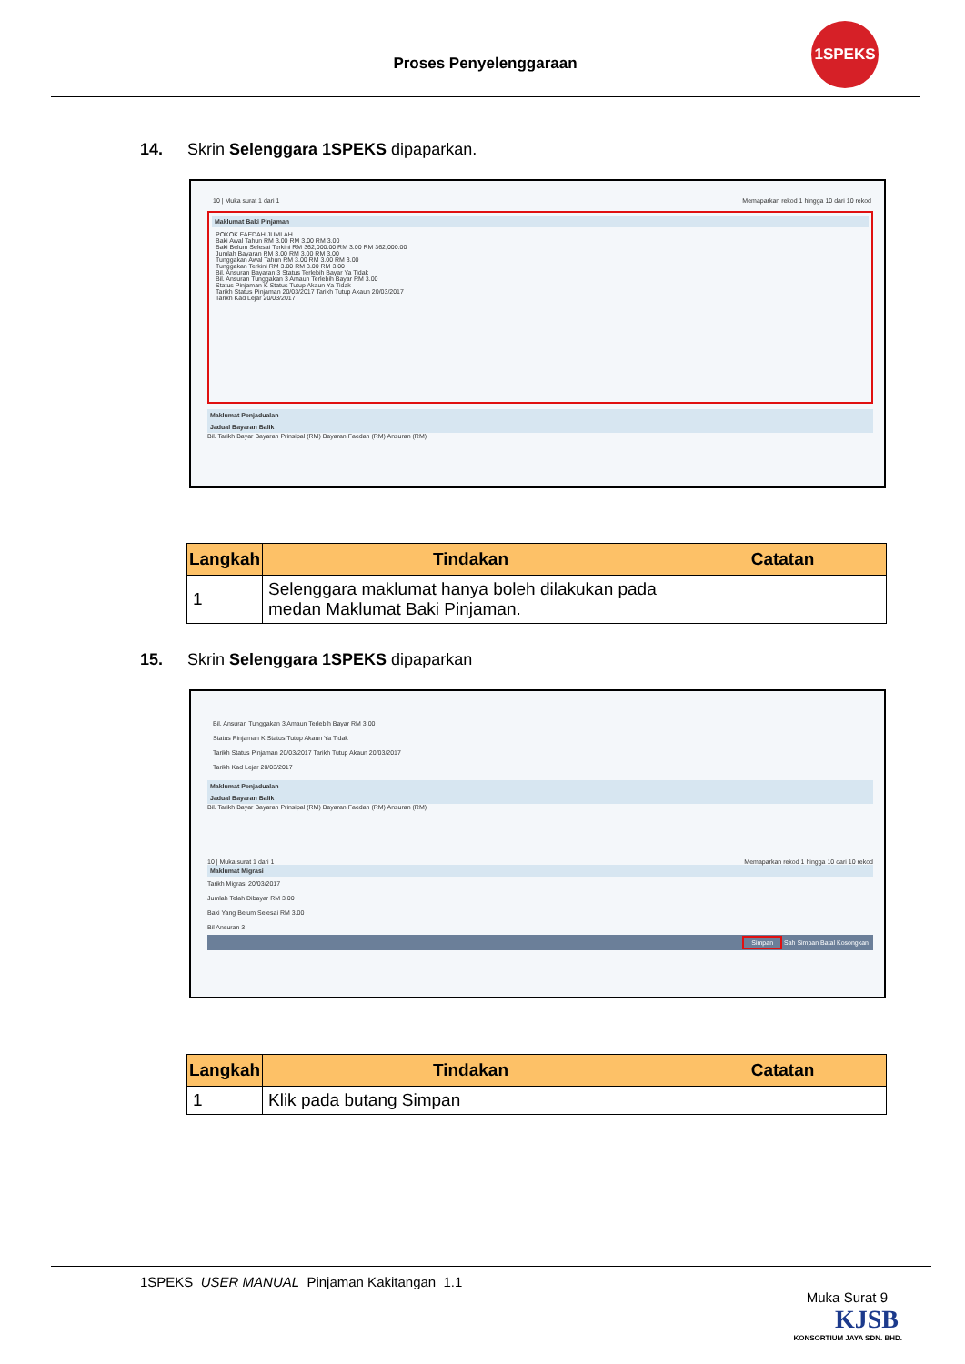Proses Penyelenggaraan
1SPEKS
14. Skrin Selenggara 1SPEKS dipaparkan.
10 | Muka surat 1 dari 1 Memaparkan rekod 1 hingga 10 dari 10 rekod
Maklumat Baki Pinjaman
POKOK FAEDAH JUMLAH
Baki Awal Tahun RM 3.00 RM 3.00 RM 3.00
Baki Belum Selesai Terkini RM 362,000.00 RM 3.00 RM 362,000.00
Jumlah Bayaran RM 3.00 RM 3.00 RM 3.00
Tunggakan Awal Tahun RM 3.00 RM 3.00 RM 3.00
Tunggakan Terkini RM 3.00 RM 3.00 RM 3.00
Bil. Ansuran Bayaran 3 Status Terlebih Bayar Ya Tidak
Bil. Ansuran Tunggakan 3 Amaun Terlebih Bayar RM 3.00
Status Pinjaman K Status Tutup Akaun Ya Tidak
Tarikh Status Pinjaman 20/03/2017 Tarikh Tutup Akaun 20/03/2017
Tarikh Kad Lejar 20/03/2017
Maklumat Penjadualan
Jadual Bayaran Balik
Bil. Tarikh Bayar Bayaran Prinsipal (RM) Bayaran Faedah (RM) Ansuran (RM)
| Langkah | Tindakan | Catatan |
| --- | --- | --- |
| 1 | Selenggara maklumat hanya boleh dilakukan pada medan Maklumat Baki Pinjaman. | |
15. Skrin Selenggara 1SPEKS dipaparkan
Bil. Ansuran Tunggakan 3 Amaun Terlebih Bayar RM 3.00
Status Pinjaman K Status Tutup Akaun Ya Tidak
Tarikh Status Pinjaman 20/03/2017 Tarikh Tutup Akaun 20/03/2017
Tarikh Kad Lejar 20/03/2017
Maklumat Penjadualan
Jadual Bayaran Balik
Bil. Tarikh Bayar Bayaran Prinsipal (RM) Bayaran Faedah (RM) Ansuran (RM)
10 | Muka surat 1 dari 1 Memaparkan rekod 1 hingga 10 dari 10 rekod
Maklumat Migrasi
Tarikh Migrasi 20/03/2017
Jumlah Telah Dibayar RM 3.00
Baki Yang Belum Selesai RM 3.00
Bil Ansuran 3
Simpan Sah Simpan Batal Kosongkan
| Langkah | Tindakan | Catatan |
| --- | --- | --- |
| 1 | Klik pada butang Simpan | |
1SPEKS_USER MANUAL_Pinjaman Kakitangan_1.1
Muka Surat 9
KJSB
KONSORTIUM JAYA SDN. BHD.